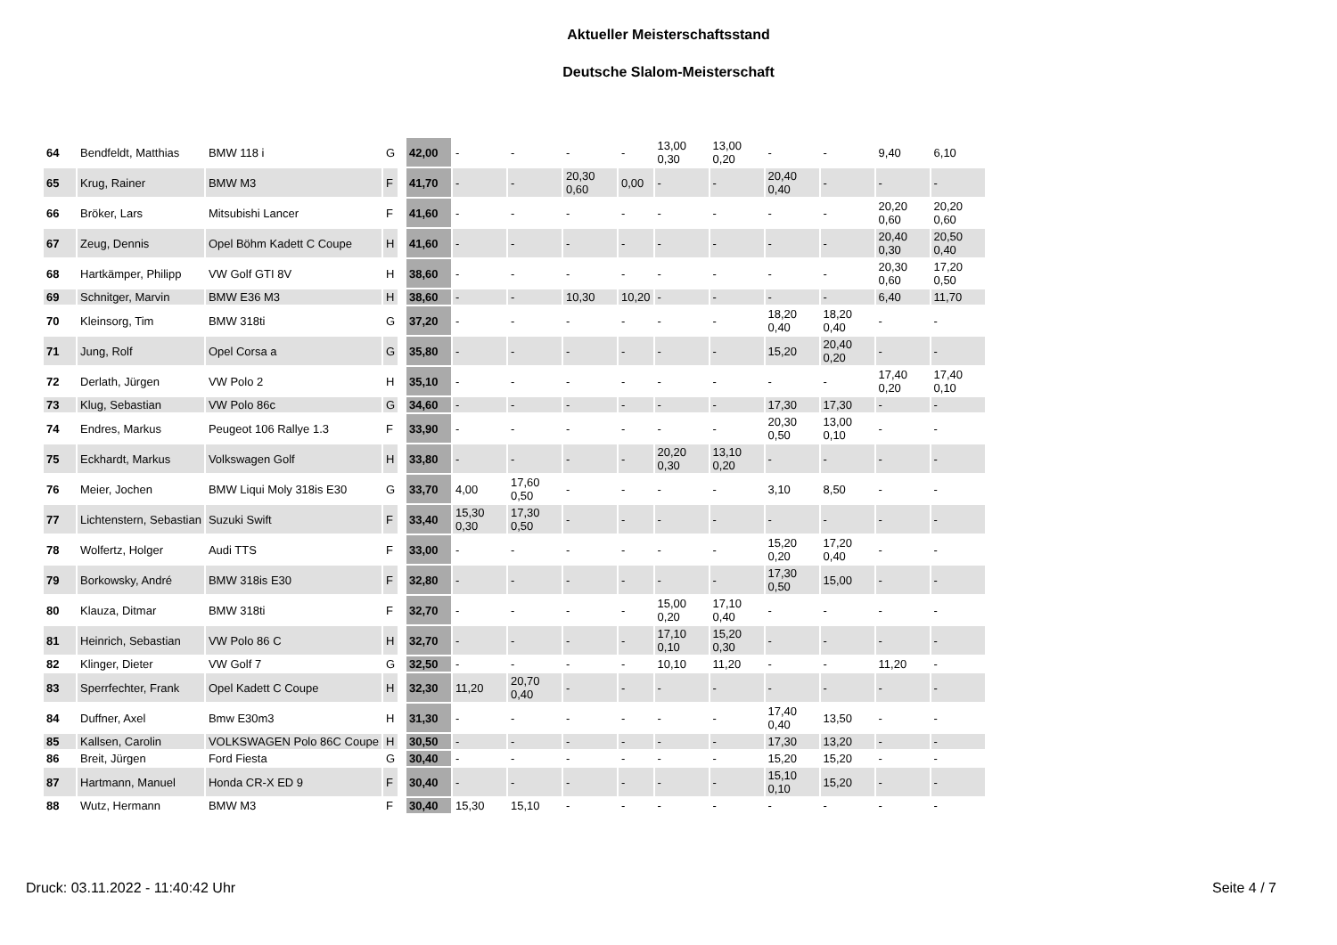Aktueller Meisterschaftsstand
Deutsche Slalom-Meisterschaft
| 64 | Bendfeldt, Matthias | BMW 118 i | G | | 42,00 | - | - | - | - | 13,00 0,30 | 13,00 0,20 | - | - | 9,40 | 6,10 |
| 65 | Krug, Rainer | BMW M3 | F | | 41,70 | - | - | 20,30 0,60 | 0,00 | - | - | 20,40 0,40 | - | - | - |
| 66 | Bröker, Lars | Mitsubishi Lancer | F | | 41,60 | - | - | - | - | - | - | - | - | 20,20 0,60 | 20,20 0,60 |
| 67 | Zeug, Dennis | Opel Böhm Kadett C Coupe | H | | 41,60 | - | - | - | - | - | - | - | - | 20,40 0,30 | 20,50 0,40 |
| 68 | Hartkämper, Philipp | VW Golf GTI 8V | H | | 38,60 | - | - | - | - | - | - | - | - | 20,30 0,60 | 17,20 0,50 |
| 69 | Schnitger, Marvin | BMW E36 M3 | H | | 38,60 | - | - | 10,30 | 10,20 | - | - | - | - | 6,40 | 11,70 |
| 70 | Kleinsorg, Tim | BMW 318ti | G | | 37,20 | - | - | - | - | - | - | 18,20 0,40 | 18,20 0,40 | - | - |
| 71 | Jung, Rolf | Opel Corsa a | G | | 35,80 | - | - | - | - | - | - | 15,20 | 20,40 0,20 | - | - |
| 72 | Derlath, Jürgen | VW Polo 2 | H | | 35,10 | - | - | - | - | - | - | - | - | 17,40 0,20 | 17,40 0,10 |
| 73 | Klug, Sebastian | VW Polo 86c | G | | 34,60 | - | - | - | - | - | - | 17,30 | 17,30 | - | - |
| 74 | Endres, Markus | Peugeot 106 Rallye 1.3 | F | | 33,90 | - | - | - | - | - | - | 20,30 0,50 | 13,00 0,10 | - | - |
| 75 | Eckhardt, Markus | Volkswagen Golf | H | | 33,80 | - | - | - | - | 20,20 0,30 | 13,10 0,20 | - | - | - | - |
| 76 | Meier, Jochen | BMW Liqui Moly 318is E30 | G | | 33,70 | 4,00 | 17,60 0,50 | - | - | - | - | 3,10 | 8,50 | - | - |
| 77 | Lichtenstern, Sebastian | Suzuki Swift | F | | 33,40 | 15,30 0,30 | 17,30 0,50 | - | - | - | - | - | - | - | - |
| 78 | Wolfertz, Holger | Audi TTS | F | | 33,00 | - | - | - | - | - | - | 15,20 0,20 | 17,20 0,40 | - | - |
| 79 | Borkowsky, André | BMW 318is E30 | F | | 32,80 | - | - | - | - | - | - | 17,30 0,50 | 15,00 | - | - |
| 80 | Klauza, Ditmar | BMW 318ti | F | | 32,70 | - | - | - | - | 15,00 0,20 | 17,10 0,40 | - | - | - | - |
| 81 | Heinrich, Sebastian | VW Polo 86 C | H | | 32,70 | - | - | - | - | 17,10 0,10 | 15,20 0,30 | - | - | - | - |
| 82 | Klinger, Dieter | VW Golf 7 | G | | 32,50 | - | - | - | - | 10,10 | 11,20 | - | - | 11,20 | - |
| 83 | Sperrfechter, Frank | Opel Kadett C Coupe | H | | 32,30 | 11,20 | 20,70 0,40 | - | - | - | - | - | - | - | - |
| 84 | Duffner, Axel | Bmw E30m3 | H | | 31,30 | - | - | - | - | - | - | 17,40 0,40 | 13,50 | - | - |
| 85 | Kallsen, Carolin | VOLKSWAGEN Polo 86C Coupe | H | | 30,50 | - | - | - | - | - | - | 17,30 | 13,20 | - | - |
| 86 | Breit, Jürgen | Ford Fiesta | G | | 30,40 | - | - | - | - | - | - | 15,20 | 15,20 | - | - |
| 87 | Hartmann, Manuel | Honda CR-X ED 9 | F | | 30,40 | - | - | - | - | - | - | 15,10 0,10 | 15,20 | - | - |
| 88 | Wutz, Hermann | BMW M3 | F | | 30,40 | 15,30 | 15,10 | - | - | - | - | - | - | - | - |
Druck: 03.11.2022 - 11:40:42 Uhr Seite 4 / 7